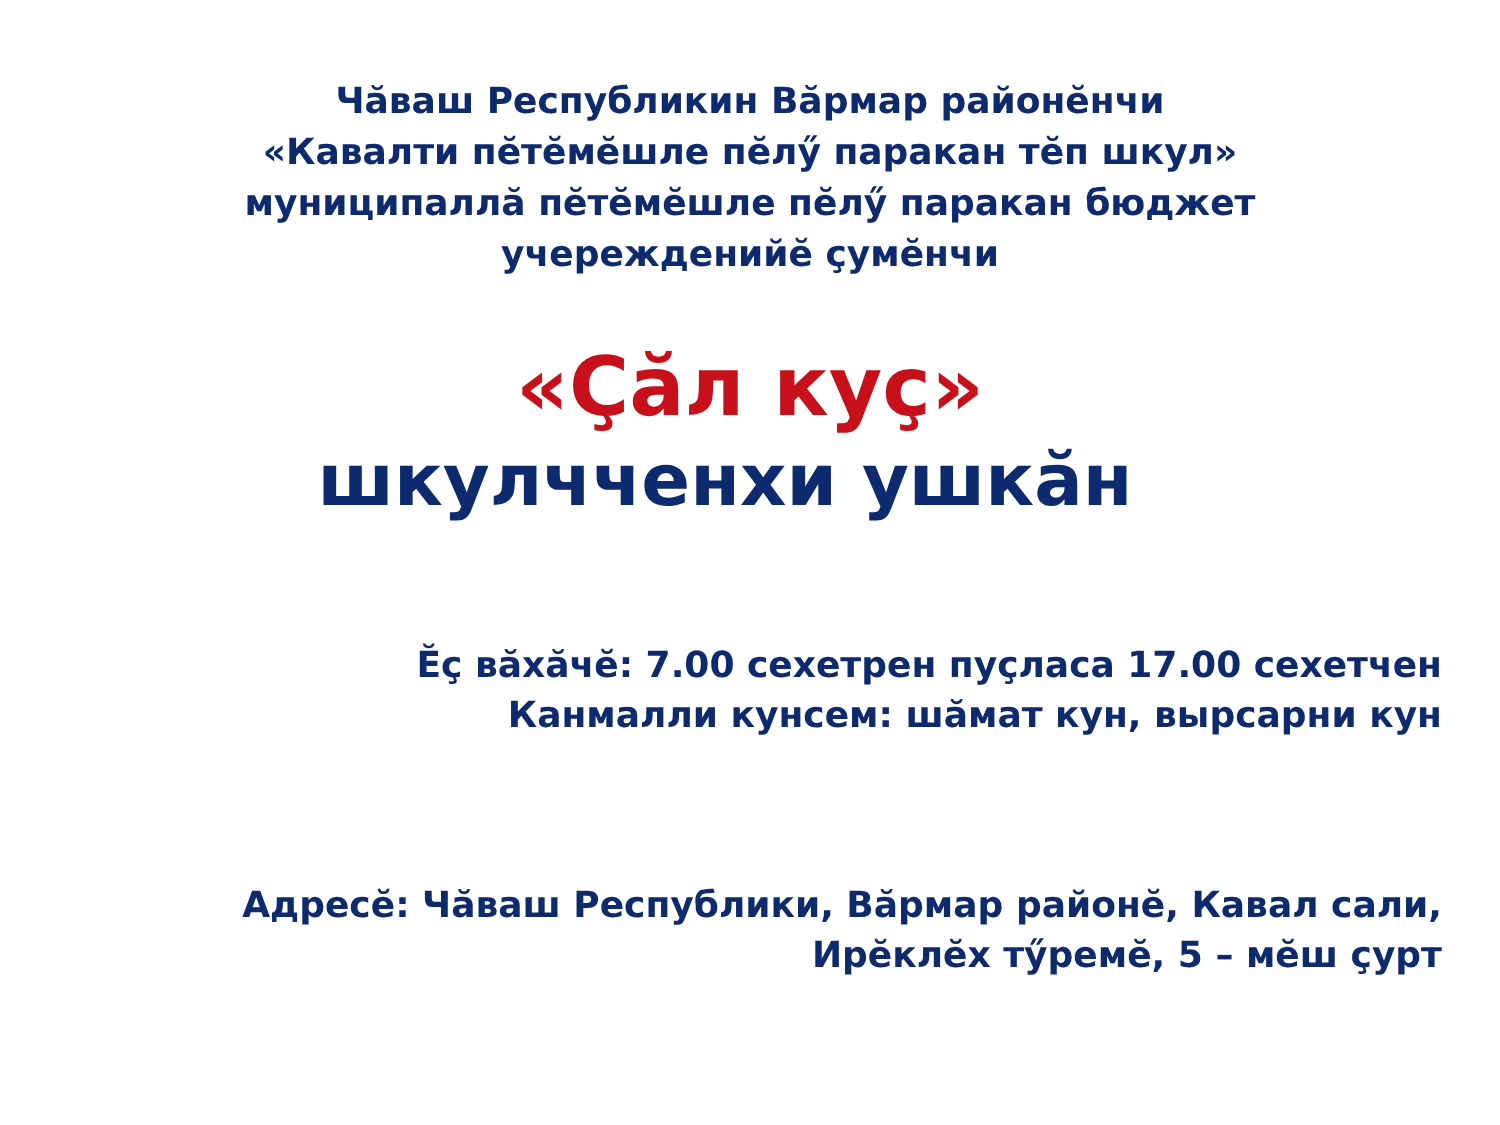Чăваш Республикин Вăрмар районĕнчи
«Кавалти пĕтĕмĕшле пĕлӳ паракан тĕп шкул»
муниципаллă пĕтĕмĕшле пĕлӳ паракан бюджет
учережденийĕ çумĕнчи
«Çăл куç»
шкулчченхи ушкăн
Ĕç вăхăчĕ: 7.00 сехетрен пуçласа 17.00 сехетчен
Канмалли кунсем: шăмат кун, вырсарни кун
Адресĕ: Чăваш Республики, Вăрмар районĕ, Кавал сали,
Ирĕклĕх тӳремĕ, 5 – мĕш çурт